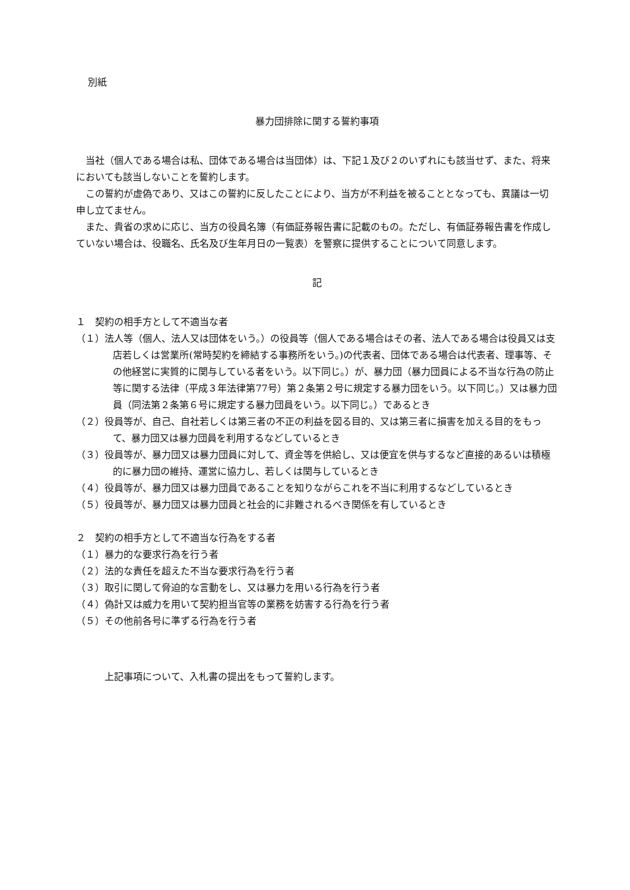別紙
暴力団排除に関する誓約事項
当社（個人である場合は私、団体である場合は当団体）は、下記１及び２のいずれにも該当せず、また、将来においても該当しないことを誓約します。
この誓約が虚偽であり、又はこの誓約に反したことにより、当方が不利益を被ることとなっても、異議は一切申し立てません。
また、貴省の求めに応じ、当方の役員名簿（有価証券報告書に記載のもの。ただし、有価証券報告書を作成していない場合は、役職名、氏名及び生年月日の一覧表）を警察に提供することについて同意します。
記
１　契約の相手方として不適当な者
（１）法人等（個人、法人又は団体をいう。）の役員等（個人である場合はその者、法人である場合は役員又は支店若しくは営業所(常時契約を締結する事務所をいう。)の代表者、団体である場合は代表者、理事等、その他経営に実質的に関与している者をいう。以下同じ。）が、暴力団（暴力団員による不当な行為の防止等に関する法律（平成３年法律第77号）第２条第２号に規定する暴力団をいう。以下同じ。）又は暴力団員（同法第２条第６号に規定する暴力団員をいう。以下同じ。）であるとき
（２）役員等が、自己、自社若しくは第三者の不正の利益を図る目的、又は第三者に損害を加える目的をもって、暴力団又は暴力団員を利用するなどしているとき
（３）役員等が、暴力団又は暴力団員に対して、資金等を供給し、又は便宜を供与するなど直接的あるいは積極的に暴力団の維持、運営に協力し、若しくは関与しているとき
（４）役員等が、暴力団又は暴力団員であることを知りながらこれを不当に利用するなどしているとき
（５）役員等が、暴力団又は暴力団員と社会的に非難されるべき関係を有しているとき
２　契約の相手方として不適当な行為をする者
（１）暴力的な要求行為を行う者
（２）法的な責任を超えた不当な要求行為を行う者
（３）取引に関して脅迫的な言動をし、又は暴力を用いる行為を行う者
（４）偽計又は威力を用いて契約担当官等の業務を妨害する行為を行う者
（５）その他前各号に準ずる行為を行う者
上記事項について、入札書の提出をもって誓約します。